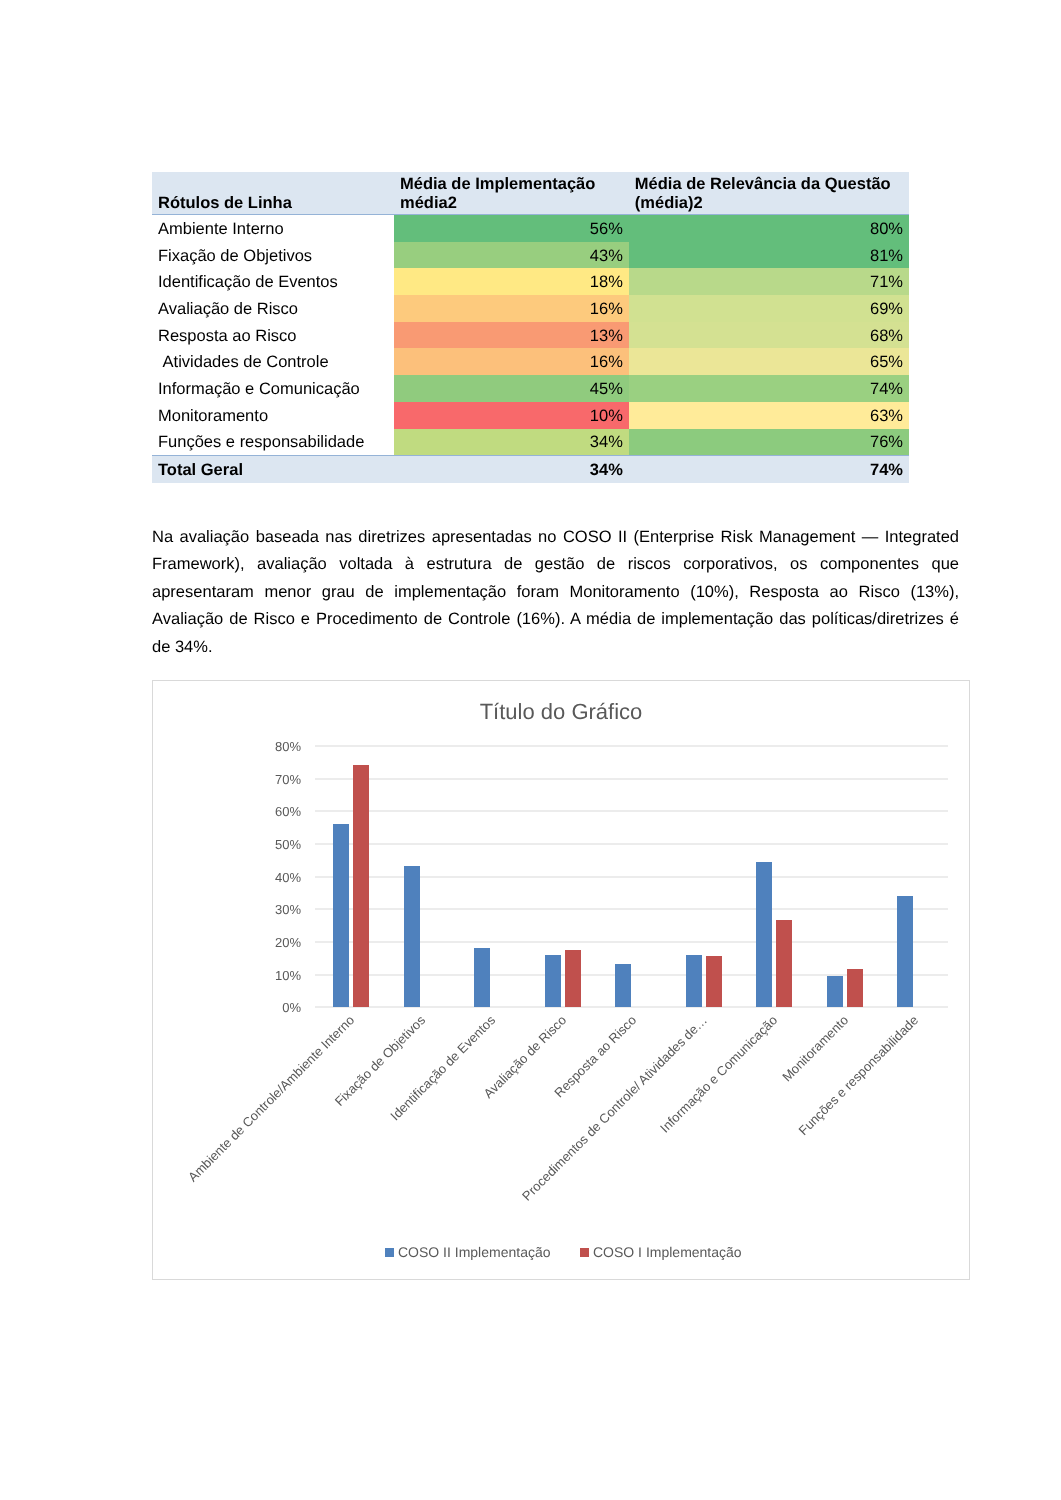| Rótulos de Linha | Média de Implementação média2 | Média de Relevância da Questão (média)2 |
| --- | --- | --- |
| Ambiente Interno | 56% | 80% |
| Fixação de Objetivos | 43% | 81% |
| Identificação de Eventos | 18% | 71% |
| Avaliação de Risco | 16% | 69% |
| Resposta ao Risco | 13% | 68% |
| Atividades de Controle | 16% | 65% |
| Informação e Comunicação | 45% | 74% |
| Monitoramento | 10% | 63% |
| Funções e responsabilidade | 34% | 76% |
| Total Geral | 34% | 74% |
Na avaliação baseada nas diretrizes apresentadas no COSO II (Enterprise Risk Management — Integrated Framework), avaliação voltada à estrutura de gestão de riscos corporativos, os componentes que apresentaram menor grau de implementação foram Monitoramento (10%), Resposta ao Risco (13%), Avaliação de Risco e Procedimento de Controle (16%). A média de implementação das políticas/diretrizes é de 34%.
Título do Gráfico
80%
70%
60%
50%
40%
30%
20%
10%
0%
Ambiente de Controle/Ambiente Interno
Fixação de Objetivos
Identificação de Eventos
Avaliação de Risco
Resposta ao Risco
Procedimentos de Controle/ Atividades de…
Informação e Comunicação
Monitoramento
Funções e responsabilidade
COSO II Implementação
COSO I Implementação